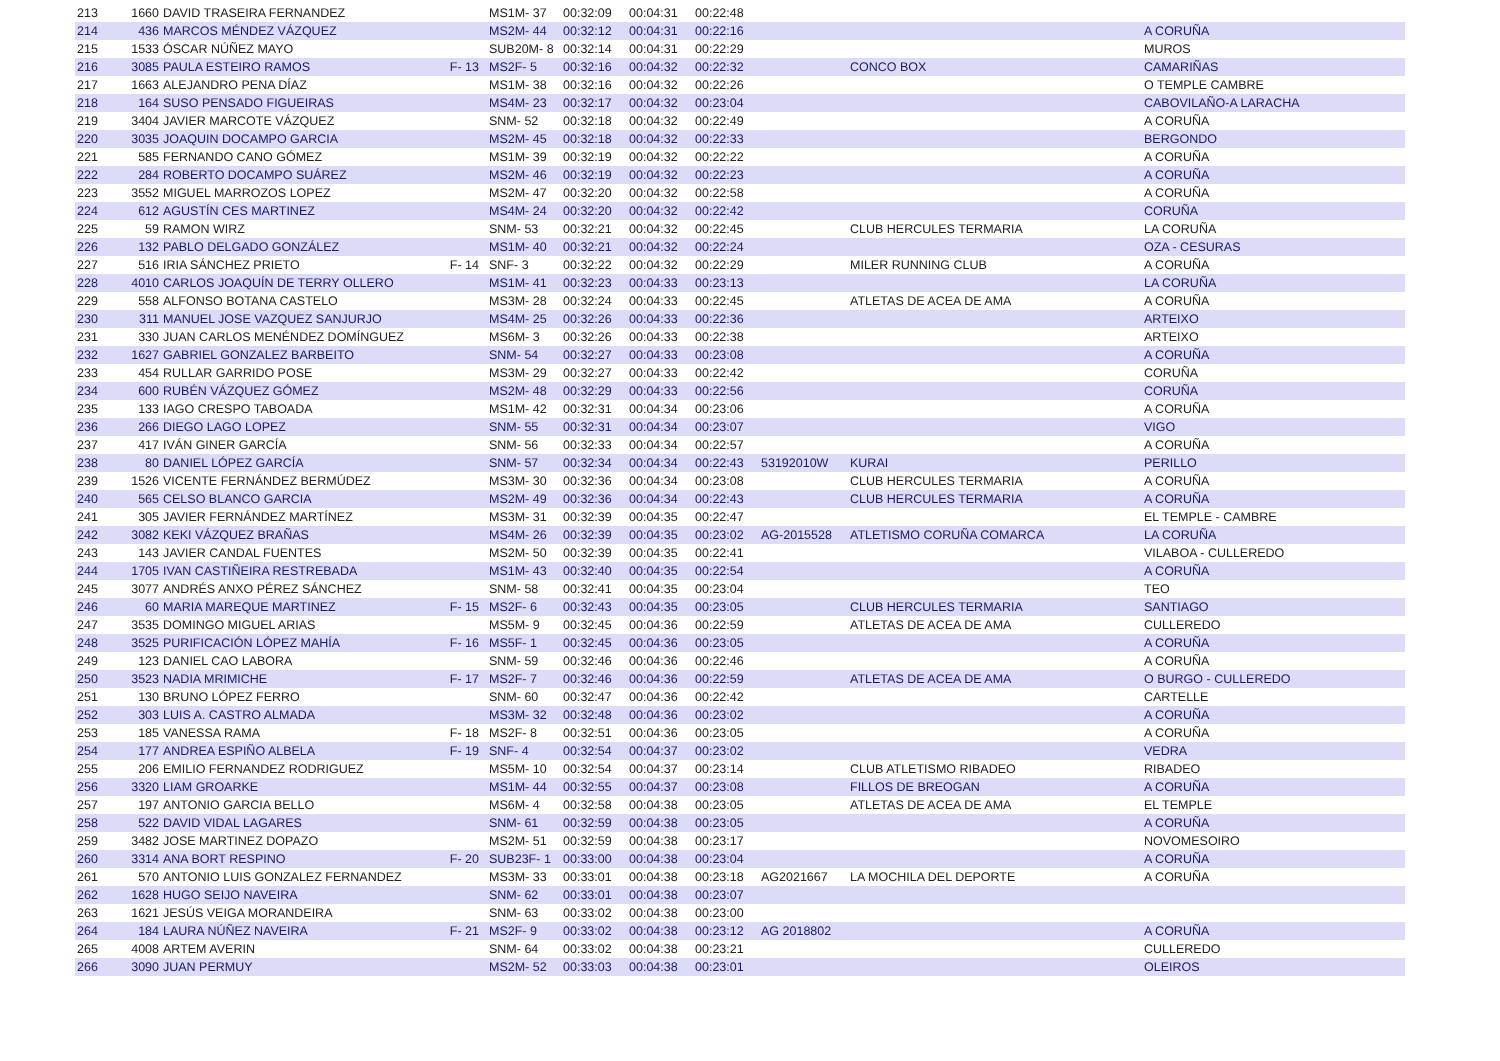| 213 | 1660 | DAVID TRASEIRA FERNANDEZ | | MS1M- 37 | 00:32:09 | 00:04:31 | 00:22:48 | | | |
| 214 | 436 | MARCOS MÉNDEZ VÁZQUEZ | | MS2M- 44 | 00:32:12 | 00:04:31 | 00:22:16 | | | A CORUÑA |
| 215 | 1533 | ÓSCAR NÚÑEZ MAYO | | SUB20M- 8 | 00:32:14 | 00:04:31 | 00:22:29 | | | MUROS |
| 216 | 3085 | PAULA ESTEIRO RAMOS | F- 13 | MS2F- 5 | 00:32:16 | 00:04:32 | 00:22:32 | | CONCO BOX | CAMARIÑAS |
| 217 | 1663 | ALEJANDRO PENA DÍAZ | | MS1M- 38 | 00:32:16 | 00:04:32 | 00:22:26 | | | O TEMPLE CAMBRE |
| 218 | 164 | SUSO PENSADO FIGUEIRAS | | MS4M- 23 | 00:32:17 | 00:04:32 | 00:23:04 | | | CABOVILAÑO-A LARACHA |
| 219 | 3404 | JAVIER MARCOTE VÁZQUEZ | | SNM- 52 | 00:32:18 | 00:04:32 | 00:22:49 | | | A CORUÑA |
| 220 | 3035 | JOAQUIN DOCAMPO GARCIA | | MS2M- 45 | 00:32:18 | 00:04:32 | 00:22:33 | | | BERGONDO |
| 221 | 585 | FERNANDO CANO GÓMEZ | | MS1M- 39 | 00:32:19 | 00:04:32 | 00:22:22 | | | A CORUÑA |
| 222 | 284 | ROBERTO DOCAMPO SUÁREZ | | MS2M- 46 | 00:32:19 | 00:04:32 | 00:22:23 | | | A CORUÑA |
| 223 | 3552 | MIGUEL MARROZOS LOPEZ | | MS2M- 47 | 00:32:20 | 00:04:32 | 00:22:58 | | | A CORUÑA |
| 224 | 612 | AGUSTÍN CES MARTINEZ | | MS4M- 24 | 00:32:20 | 00:04:32 | 00:22:42 | | | CORUÑA |
| 225 | 59 | RAMON WIRZ | | SNM- 53 | 00:32:21 | 00:04:32 | 00:22:45 | | CLUB HERCULES TERMARIA | LA CORUÑA |
| 226 | 132 | PABLO DELGADO GONZÁLEZ | | MS1M- 40 | 00:32:21 | 00:04:32 | 00:22:24 | | | OZA - CESURAS |
| 227 | 516 | IRIA SÁNCHEZ PRIETO | F- 14 | SNF- 3 | 00:32:22 | 00:04:32 | 00:22:29 | | MILER RUNNING CLUB | A CORUÑA |
| 228 | 4010 | CARLOS JOAQUÍN DE TERRY OLLERO | | MS1M- 41 | 00:32:23 | 00:04:33 | 00:23:13 | | | LA CORUÑA |
| 229 | 558 | ALFONSO BOTANA CASTELO | | MS3M- 28 | 00:32:24 | 00:04:33 | 00:22:45 | | ATLETAS DE ACEA DE AMA | A CORUÑA |
| 230 | 311 | MANUEL JOSE VAZQUEZ SANJURJO | | MS4M- 25 | 00:32:26 | 00:04:33 | 00:22:36 | | | ARTEIXO |
| 231 | 330 | JUAN CARLOS MENÉNDEZ DOMÍNGUEZ | | MS6M- 3 | 00:32:26 | 00:04:33 | 00:22:38 | | | ARTEIXO |
| 232 | 1627 | GABRIEL GONZALEZ BARBEITO | | SNM- 54 | 00:32:27 | 00:04:33 | 00:23:08 | | | A CORUÑA |
| 233 | 454 | RULLAR GARRIDO POSE | | MS3M- 29 | 00:32:27 | 00:04:33 | 00:22:42 | | | CORUÑA |
| 234 | 600 | RUBÉN VÁZQUEZ GÓMEZ | | MS2M- 48 | 00:32:29 | 00:04:33 | 00:22:56 | | | CORUÑA |
| 235 | 133 | IAGO CRESPO TABOADA | | MS1M- 42 | 00:32:31 | 00:04:34 | 00:23:06 | | | A CORUÑA |
| 236 | 266 | DIEGO LAGO LOPEZ | | SNM- 55 | 00:32:31 | 00:04:34 | 00:23:07 | | | VIGO |
| 237 | 417 | IVÁN GINER GARCÍA | | SNM- 56 | 00:32:33 | 00:04:34 | 00:22:57 | | | A CORUÑA |
| 238 | 80 | DANIEL LÓPEZ GARCÍA | | SNM- 57 | 00:32:34 | 00:04:34 | 00:22:43 | 53192010W | KURAI | PERILLO |
| 239 | 1526 | VICENTE FERNÁNDEZ BERMÚDEZ | | MS3M- 30 | 00:32:36 | 00:04:34 | 00:23:08 | | CLUB HERCULES TERMARIA | A CORUÑA |
| 240 | 565 | CELSO BLANCO GARCIA | | MS2M- 49 | 00:32:36 | 00:04:34 | 00:22:43 | | CLUB HERCULES TERMARIA | A CORUÑA |
| 241 | 305 | JAVIER FERNÁNDEZ MARTÍNEZ | | MS3M- 31 | 00:32:39 | 00:04:35 | 00:22:47 | | | EL TEMPLE - CAMBRE |
| 242 | 3082 | KEKI VÁZQUEZ BRAÑAS | | MS4M- 26 | 00:32:39 | 00:04:35 | 00:23:02 | AG-2015528 | ATLETISMO CORUÑA COMARCA | LA CORUÑA |
| 243 | 143 | JAVIER CANDAL FUENTES | | MS2M- 50 | 00:32:39 | 00:04:35 | 00:22:41 | | | VILABOA - CULLEREDO |
| 244 | 1705 | IVAN CASTIÑEIRA RESTREBADA | | MS1M- 43 | 00:32:40 | 00:04:35 | 00:22:54 | | | A CORUÑA |
| 245 | 3077 | ANDRÉS ANXO PÉREZ SÁNCHEZ | | SNM- 58 | 00:32:41 | 00:04:35 | 00:23:04 | | | TEO |
| 246 | 60 | MARIA MAREQUE MARTINEZ | F- 15 | MS2F- 6 | 00:32:43 | 00:04:35 | 00:23:05 | | CLUB HERCULES TERMARIA | SANTIAGO |
| 247 | 3535 | DOMINGO MIGUEL ARIAS | | MS5M- 9 | 00:32:45 | 00:04:36 | 00:22:59 | | ATLETAS DE ACEA DE AMA | CULLEREDO |
| 248 | 3525 | PURIFICACIÓN LÓPEZ MAHÍA | F- 16 | MS5F- 1 | 00:32:45 | 00:04:36 | 00:23:05 | | | A CORUÑA |
| 249 | 123 | DANIEL CAO LABORA | | SNM- 59 | 00:32:46 | 00:04:36 | 00:22:46 | | | A CORUÑA |
| 250 | 3523 | NADIA MRIMICHE | F- 17 | MS2F- 7 | 00:32:46 | 00:04:36 | 00:22:59 | | ATLETAS DE ACEA DE AMA | O BURGO - CULLEREDO |
| 251 | 130 | BRUNO LÓPEZ FERRO | | SNM- 60 | 00:32:47 | 00:04:36 | 00:22:42 | | | CARTELLE |
| 252 | 303 | LUIS A. CASTRO ALMADA | | MS3M- 32 | 00:32:48 | 00:04:36 | 00:23:02 | | | A CORUÑA |
| 253 | 185 | VANESSA RAMA | F- 18 | MS2F- 8 | 00:32:51 | 00:04:36 | 00:23:05 | | | A CORUÑA |
| 254 | 177 | ANDREA ESPIÑO ALBELA | F- 19 | SNF- 4 | 00:32:54 | 00:04:37 | 00:23:02 | | | VEDRA |
| 255 | 206 | EMILIO FERNANDEZ RODRIGUEZ | | MS5M- 10 | 00:32:54 | 00:04:37 | 00:23:14 | | CLUB ATLETISMO RIBADEO | RIBADEO |
| 256 | 3320 | LIAM GROARKE | | MS1M- 44 | 00:32:55 | 00:04:37 | 00:23:08 | | FILLOS DE BREOGAN | A CORUÑA |
| 257 | 197 | ANTONIO GARCIA BELLO | | MS6M- 4 | 00:32:58 | 00:04:38 | 00:23:05 | | ATLETAS DE ACEA DE AMA | EL TEMPLE |
| 258 | 522 | DAVID VIDAL LAGARES | | SNM- 61 | 00:32:59 | 00:04:38 | 00:23:05 | | | A CORUÑA |
| 259 | 3482 | JOSE MARTINEZ DOPAZO | | MS2M- 51 | 00:32:59 | 00:04:38 | 00:23:17 | | | NOVOMESOIRO |
| 260 | 3314 | ANA BORT RESPINO | F- 20 | SUB23F- 1 | 00:33:00 | 00:04:38 | 00:23:04 | | | A CORUÑA |
| 261 | 570 | ANTONIO LUIS GONZALEZ FERNANDEZ | | MS3M- 33 | 00:33:01 | 00:04:38 | 00:23:18 | AG2021667 | LA MOCHILA DEL DEPORTE | A CORUÑA |
| 262 | 1628 | HUGO SEIJO NAVEIRA | | SNM- 62 | 00:33:01 | 00:04:38 | 00:23:07 | | | |
| 263 | 1621 | JESÚS VEIGA MORANDEIRA | | SNM- 63 | 00:33:02 | 00:04:38 | 00:23:00 | | | |
| 264 | 184 | LAURA NÚÑEZ NAVEIRA | F- 21 | MS2F- 9 | 00:33:02 | 00:04:38 | 00:23:12 | AG 2018802 | | A CORUÑA |
| 265 | 4008 | ARTEM AVERIN | | SNM- 64 | 00:33:02 | 00:04:38 | 00:23:21 | | | CULLEREDO |
| 266 | 3090 | JUAN PERMUY | | MS2M- 52 | 00:33:03 | 00:04:38 | 00:23:01 | | | OLEIROS |